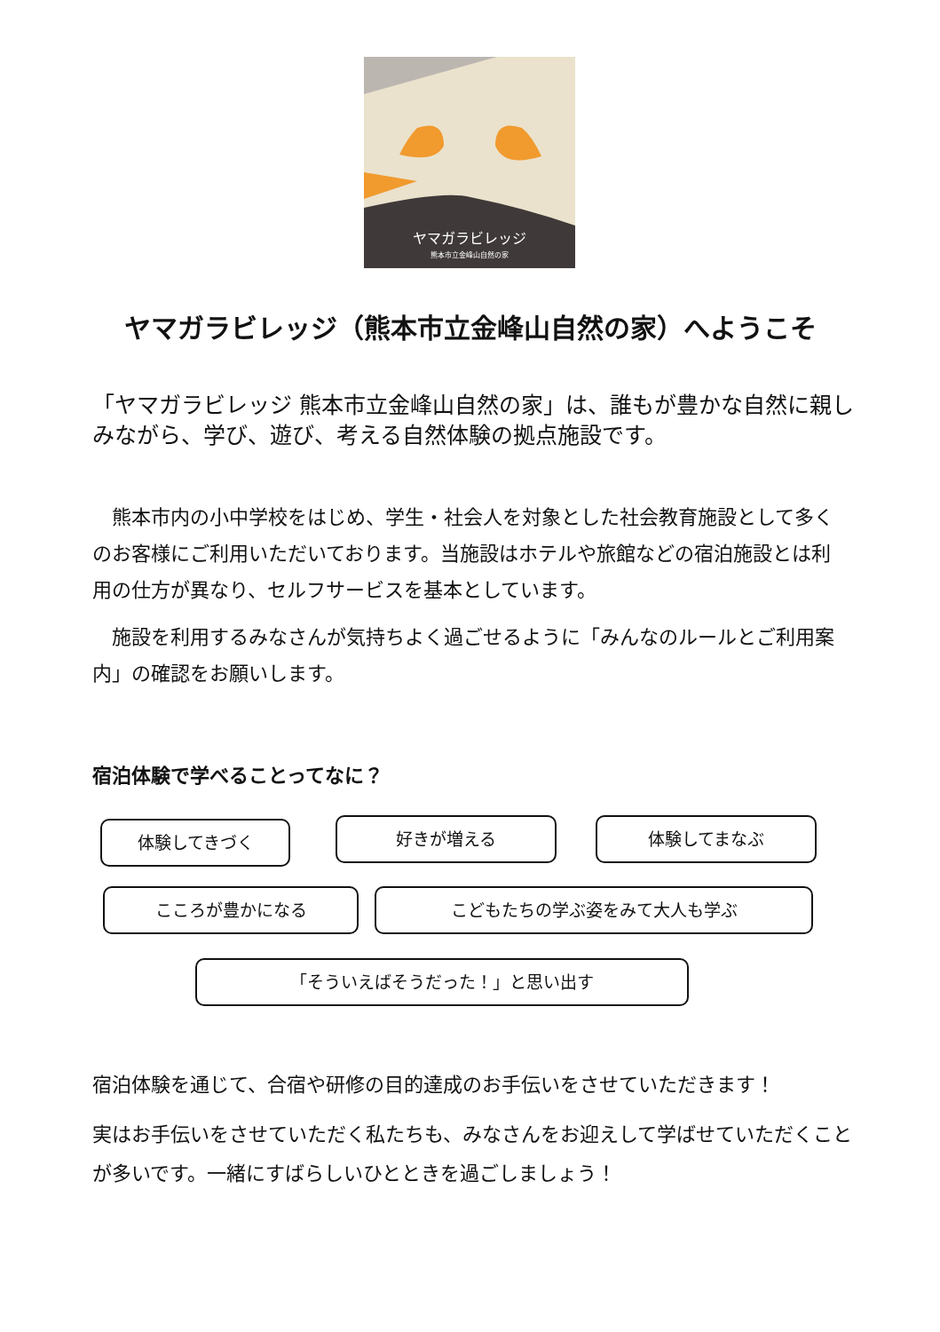ヤマガラビレッジ
熊本市立金峰山自然の家
ヤマガラビレッジ（熊本市立金峰山自然の家）へようこそ
「ヤマガラビレッジ 熊本市立金峰山自然の家」は、誰もが豊かな自然に親しみながら、学び、遊び、考える自然体験の拠点施設です。
　熊本市内の小中学校をはじめ、学生・社会人を対象とした社会教育施設として多くのお客様にご利用いただいております。当施設はホテルや旅館などの宿泊施設とは利用の仕方が異なり、セルフサービスを基本としています。
　施設を利用するみなさんが気持ちよく過ごせるように「みんなのルールとご利用案内」の確認をお願いします。
宿泊体験で学べることってなに？
体験してきづく 好きが増える 体験してまなぶ
こころが豊かになる こどもたちの学ぶ姿をみて大人も学ぶ
「そういえばそうだった！」と思い出す
宿泊体験を通じて、合宿や研修の目的達成のお手伝いをさせていただきます！
実はお手伝いをさせていただく私たちも、みなさんをお迎えして学ばせていただくことが多いです。一緒にすばらしいひとときを過ごしましょう！